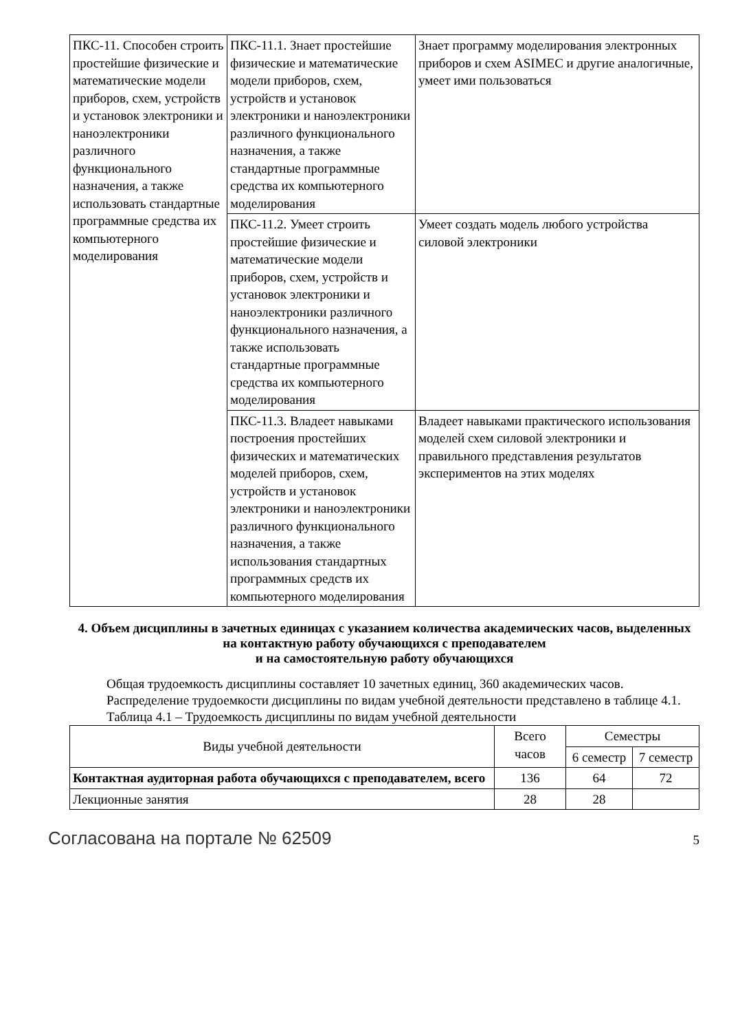| ПКС-11. Способен строить простейшие физические и математические модели приборов, схем, устройств и установок электроники и наноэлектроники различного функционального назначения, а также использовать стандартные программные средства их компьютерного моделирования | ПКС-11.1. Знает простейшие физические и математические модели приборов, схем, устройств и установок электроники и наноэлектроники различного функционального назначения, а также стандартные программные средства их компьютерного моделирования | Знает программу моделирования электронных приборов и схем ASIMEC и другие аналогичные, умеет ими пользоваться |
| | ПКС-11.2. Умеет строить простейшие физические и математические модели приборов, схем, устройств и установок электроники и наноэлектроники различного функционального назначения, а также использовать стандартные программные средства их компьютерного моделирования | Умеет создать модель любого устройства силовой электроники |
| | ПКС-11.3. Владеет навыками построения простейших физических и математических моделей приборов, схем, устройств и установок электроники и наноэлектроники различного функционального назначения, а также использования стандартных программных средств их компьютерного моделирования | Владеет навыками практического использования моделей схем силовой электроники и правильного представления результатов экспериментов на этих моделях |
4. Объем дисциплины в зачетных единицах с указанием количества академических часов, выделенных на контактную работу обучающихся с преподавателем
и на самостоятельную работу обучающихся
Общая трудоемкость дисциплины составляет 10 зачетных единиц, 360 академических часов.
Распределение трудоемкости дисциплины по видам учебной деятельности представлено в таблице 4.1.
Таблица 4.1 – Трудоемкость дисциплины по видам учебной деятельности
| Виды учебной деятельности | Всего часов | Семестры | |
| --- | --- | --- | --- |
| | | 6 семестр | 7 семестр |
| Контактная аудиторная работа обучающихся с преподавателем, всего | 136 | 64 | 72 |
| Лекционные занятия | 28 | 28 | |
Согласована на портале № 62509 5